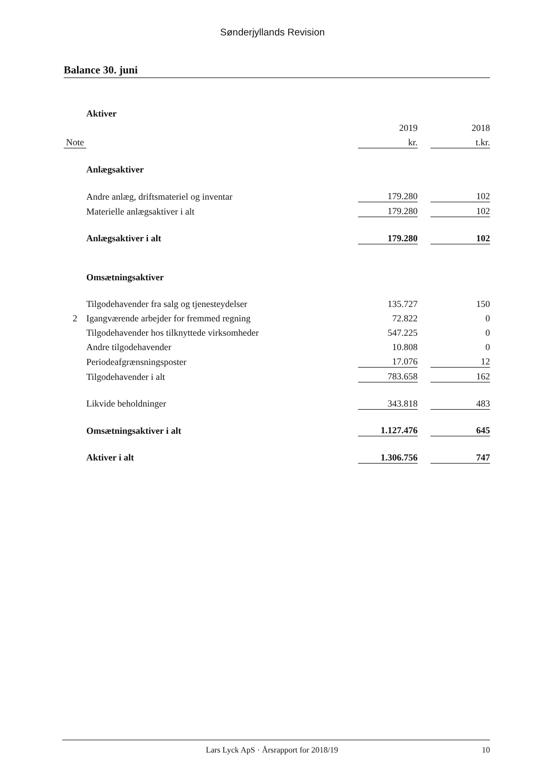Sønderjyllands Revision
Balance 30. juni
| | Aktiver | | | |
| | | 2019 | | 2018 |
| Note | | kr. | | t.kr. |
| | Anlægsaktiver | | | |
| | Andre anlæg, driftsmateriel og inventar | 179.280 | | 102 |
| | Materielle anlægsaktiver i alt | 179.280 | | 102 |
| | Anlægsaktiver i alt | 179.280 | | 102 |
| | Omsætningsaktiver | | | |
| | Tilgodehavender fra salg og tjenesteydelser | 135.727 | | 150 |
| 2 | Igangværende arbejder for fremmed regning | 72.822 | | 0 |
| | Tilgodehavender hos tilknyttede virksomheder | 547.225 | | 0 |
| | Andre tilgodehavender | 10.808 | | 0 |
| | Periodeafgrænsningsposter | 17.076 | | 12 |
| | Tilgodehavender i alt | 783.658 | | 162 |
| | Likvide beholdninger | 343.818 | | 483 |
| | Omsætningsaktiver i alt | 1.127.476 | | 645 |
| | Aktiver i alt | 1.306.756 | | 747 |
Lars Lyck ApS · Årsrapport for 2018/19 10